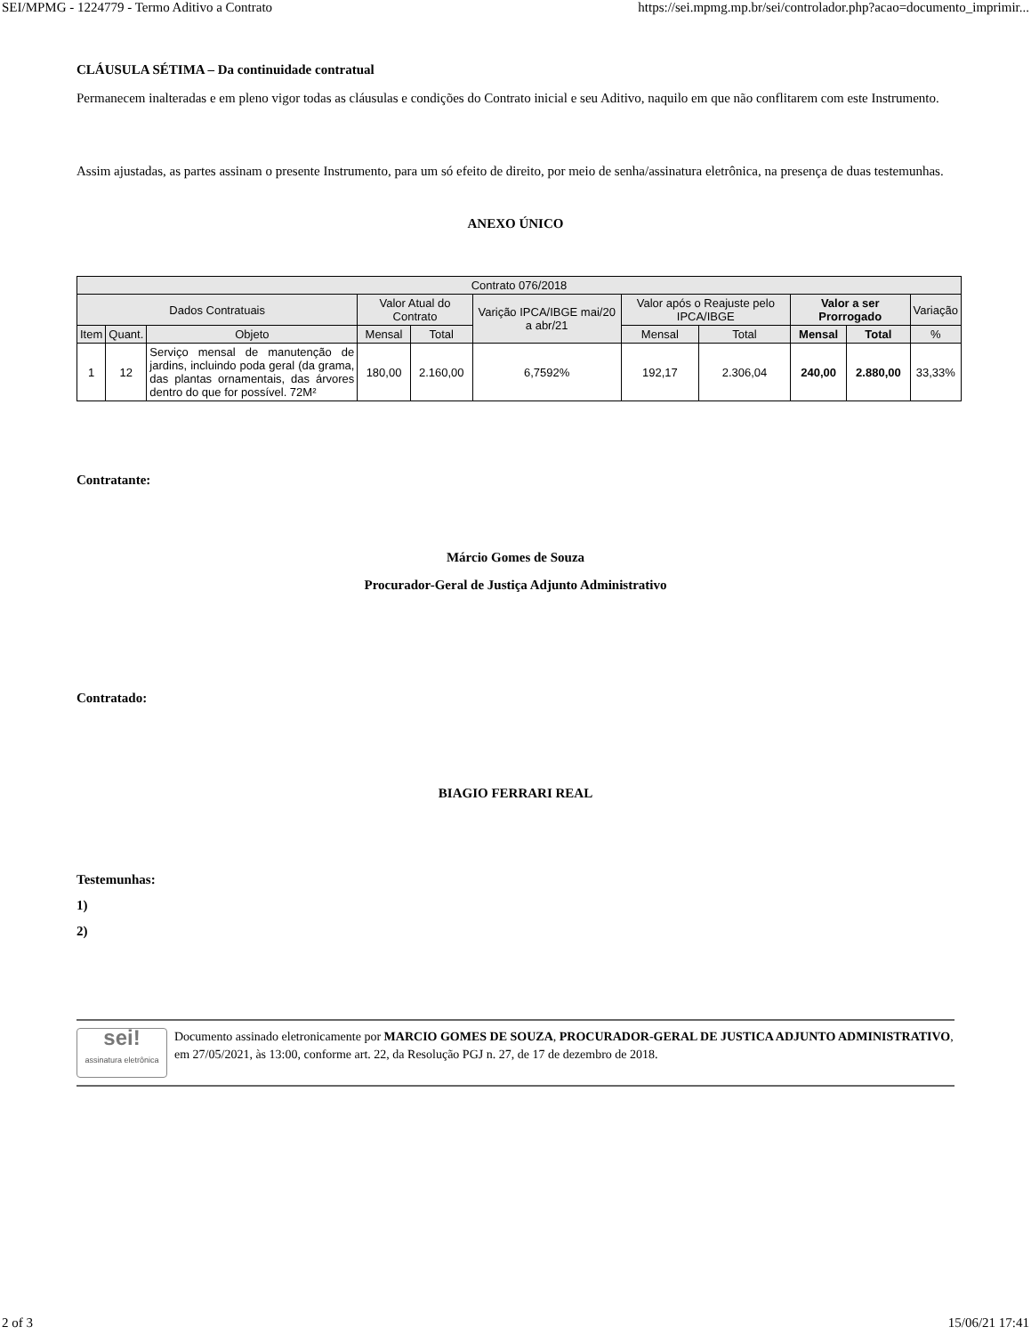SEI/MPMG - 1224779 - Termo Aditivo a Contrato https://sei.mpmg.mp.br/sei/controlador.php?acao=documento_imprimir...
CLÁUSULA SÉTIMA – Da continuidade contratual
Permanecem inalteradas e em pleno vigor todas as cláusulas e condições do Contrato inicial e seu Aditivo, naquilo em que não conflitarem com este Instrumento.
Assim ajustadas, as partes assinam o presente Instrumento, para um só efeito de direito, por meio de senha/assinatura eletrônica, na presença de duas testemunhas.
ANEXO ÚNICO
| Contrato 076/2018 | | | | | | | | | | |
| --- | --- | --- | --- | --- | --- | --- | --- | --- | --- | --- |
| Dados Contratuais | | | Valor Atual do Contrato | | Varição IPCA/IBGE mai/20 a abr/21 | Valor após o Reajuste pelo IPCA/IBGE | | Valor a ser Prorrogado | | Variação |
| Item | Quant. | Objeto | Mensal | Total | | Mensal | Total | Mensal | Total | % |
| 1 | 12 | Serviço mensal de manutenção de jardins, incluindo poda geral (da grama, das plantas ornamentais, das árvores dentro do que for possível. 72M² | 180,00 | 2.160,00 | 6,7592% | 192,17 | 2.306,04 | 240,00 | 2.880,00 | 33,33% |
Contratante:
Márcio Gomes de Souza
Procurador-Geral de Justiça Adjunto Administrativo
Contratado:
BIAGIO FERRARI REAL
Testemunhas:
1)
2)
sei!
assinatura eletrônica
Documento assinado eletronicamente por MARCIO GOMES DE SOUZA, PROCURADOR-GERAL DE JUSTICA ADJUNTO ADMINISTRATIVO, em 27/05/2021, às 13:00, conforme art. 22, da Resolução PGJ n. 27, de 17 de dezembro de 2018.
2 of 3 15/06/21 17:41